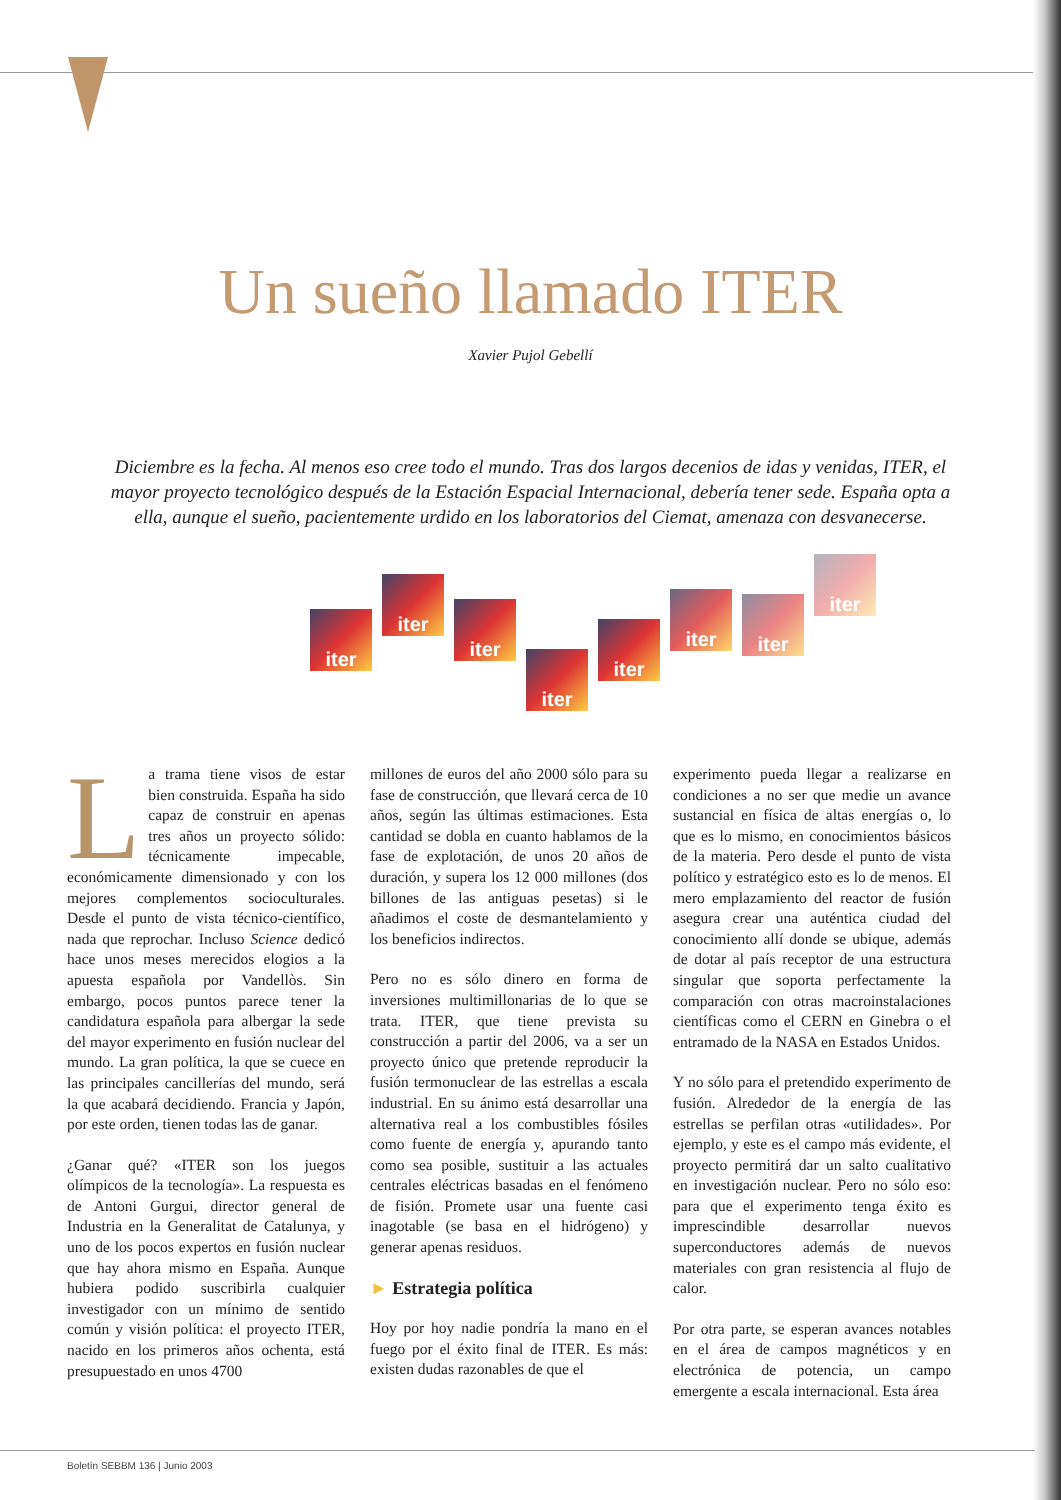Un sueño llamado ITER
Xavier Pujol Gebellí
Diciembre es la fecha. Al menos eso cree todo el mundo. Tras dos largos decenios de idas y venidas, ITER, el mayor proyecto tecnológico después de la Estación Espacial Internacional, debería tener sede. España opta a ella, aunque el sueño, pacientemente urdido en los laboratorios del Ciemat, amenaza con desvanecerse.
iter
iter
iter
iter
iter
iter
iter
iter
La trama tiene visos de estar bien construida. España ha sido capaz de construir en apenas tres años un proyecto sólido: técnicamente impecable, económicamente dimensionado y con los mejores complementos socioculturales. Desde el punto de vista técnico-científico, nada que reprochar. Incluso Science dedicó hace unos meses merecidos elogios a la apuesta española por Vandellòs. Sin embargo, pocos puntos parece tener la candidatura española para albergar la sede del mayor experimento en fusión nuclear del mundo. La gran política, la que se cuece en las principales cancillerías del mundo, será la que acabará decidiendo. Francia y Japón, por este orden, tienen todas las de ganar.
¿Ganar qué? «ITER son los juegos olímpicos de la tecnología». La respuesta es de Antoni Gurgui, director general de Industria en la Generalitat de Catalunya, y uno de los pocos expertos en fusión nuclear que hay ahora mismo en España. Aunque hubiera podido suscribirla cualquier investigador con un mínimo de sentido común y visión política: el proyecto ITER, nacido en los primeros años ochenta, está presupuestado en unos 4700
millones de euros del año 2000 sólo para su fase de construcción, que llevará cerca de 10 años, según las últimas estimaciones. Esta cantidad se dobla en cuanto hablamos de la fase de explotación, de unos 20 años de duración, y supera los 12 000 millones (dos billones de las antiguas pesetas) si le añadimos el coste de desmantelamiento y los beneficios indirectos.
Pero no es sólo dinero en forma de inversiones multimillonarias de lo que se trata. ITER, que tiene prevista su construcción a partir del 2006, va a ser un proyecto único que pretende reproducir la fusión termonuclear de las estrellas a escala industrial. En su ánimo está desarrollar una alternativa real a los combustibles fósiles como fuente de energía y, apurando tanto como sea posible, sustituir a las actuales centrales eléctricas basadas en el fenómeno de fisión. Promete usar una fuente casi inagotable (se basa en el hidrógeno) y generar apenas residuos.
► Estrategia política
Hoy por hoy nadie pondría la mano en el fuego por el éxito final de ITER. Es más: existen dudas razonables de que el
experimento pueda llegar a realizarse en condiciones a no ser que medie un avance sustancial en física de altas energías o, lo que es lo mismo, en conocimientos básicos de la materia. Pero desde el punto de vista político y estratégico esto es lo de menos. El mero emplazamiento del reactor de fusión asegura crear una auténtica ciudad del conocimiento allí donde se ubique, además de dotar al país receptor de una estructura singular que soporta perfectamente la comparación con otras macroinstalaciones científicas como el CERN en Ginebra o el entramado de la NASA en Estados Unidos.
Y no sólo para el pretendido experimento de fusión. Alrededor de la energía de las estrellas se perfilan otras «utilidades». Por ejemplo, y este es el campo más evidente, el proyecto permitirá dar un salto cualitativo en investigación nuclear. Pero no sólo eso: para que el experimento tenga éxito es imprescindible desarrollar nuevos superconductores además de nuevos materiales con gran resistencia al flujo de calor.
Por otra parte, se esperan avances notables en el área de campos magnéticos y en electrónica de potencia, un campo emergente a escala internacional. Esta área
Boletín SEBBM 136 | Junio 2003